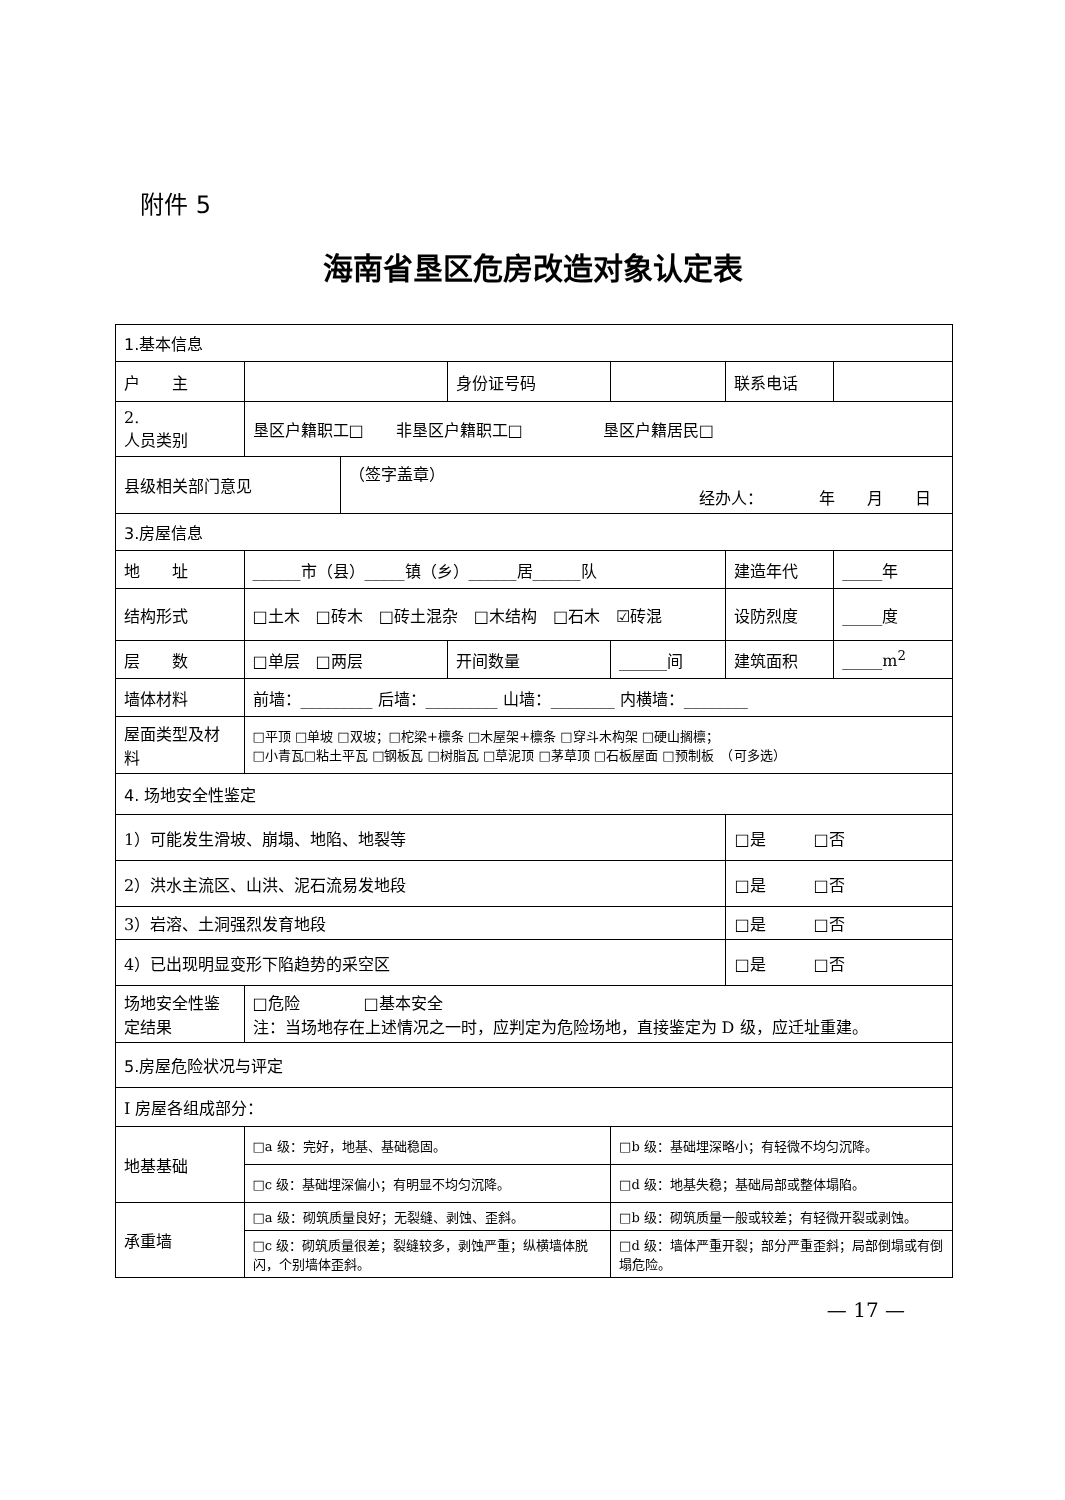附件 5
海南省垦区危房改造对象认定表
| 1.基本信息 | | | | | | |
| 户 主 | | | 身份证号码 | | 联系电话 | |
| 2. 人员类别 | 垦区户籍职工□ 非垦区户籍职工□ 垦区户籍居民□ | | | | | |
| 县级相关部门意见 | | （签字盖章） 经办人： 年 月 日 | | | | |
| 3.房屋信息 | | | | | | |
| 地 址 | ______市（县）_____镇（乡）______居______队 | | | | 建造年代 | _____年 |
| 结构形式 | □土木 □砖木 □砖土混杂 □木结构 □石木 ☑砖混 | | | | 设防烈度 | _____度 |
| 层 数 | □单层 □两层 | | 开间数量 | ______间 | 建筑面积 | _____m<sup>2</sup> |
| 墙体材料 | 前墙：_________ 后墙：_________ 山墙：________ 内横墙：________ | | | | | |
| 屋面类型及材料 | □平顶 □单坡 □双坡；□柁梁+檩条 □木屋架+檩条 □穿斗木构架 □硬山搁檩； □小青瓦□粘土平瓦 □钢板瓦 □树脂瓦 □草泥顶 □茅草顶 □石板屋面 □预制板 （可多选） | | | | | |
| 4. 场地安全性鉴定 | | | | | | |
| 1）可能发生滑坡、崩塌、地陷、地裂等 | | | | | □是 □否 | |
| 2）洪水主流区、山洪、泥石流易发地段 | | | | | □是 □否 | |
| 3）岩溶、土洞强烈发育地段 | | | | | □是 □否 | |
| 4）已出现明显变形下陷趋势的采空区 | | | | | □是 □否 | |
| 场地安全性鉴定结果 | □危险 □基本安全 注：当场地存在上述情况之一时，应判定为危险场地，直接鉴定为 D 级，应迁址重建。 | | | | | |
| 5.房屋危险状况与评定 | | | | | | |
| Ⅰ 房屋各组成部分： | | | | | | |
| 地基基础 | □a 级：完好，地基、基础稳固。 | | | □b 级：基础埋深略小；有轻微不均匀沉降。 | | |
| | □c 级：基础埋深偏小；有明显不均匀沉降。 | | | □d 级：地基失稳；基础局部或整体塌陷。 | | |
| 承重墙 | □a 级：砌筑质量良好；无裂缝、剥蚀、歪斜。 | | | □b 级：砌筑质量一般或较差；有轻微开裂或剥蚀。 | | |
| | □c 级：砌筑质量很差；裂缝较多，剥蚀严重；纵横墙体脱闪，个别墙体歪斜。 | | | □d 级：墙体严重开裂；部分严重歪斜；局部倒塌或有倒塌危险。 | | |
— 17 —